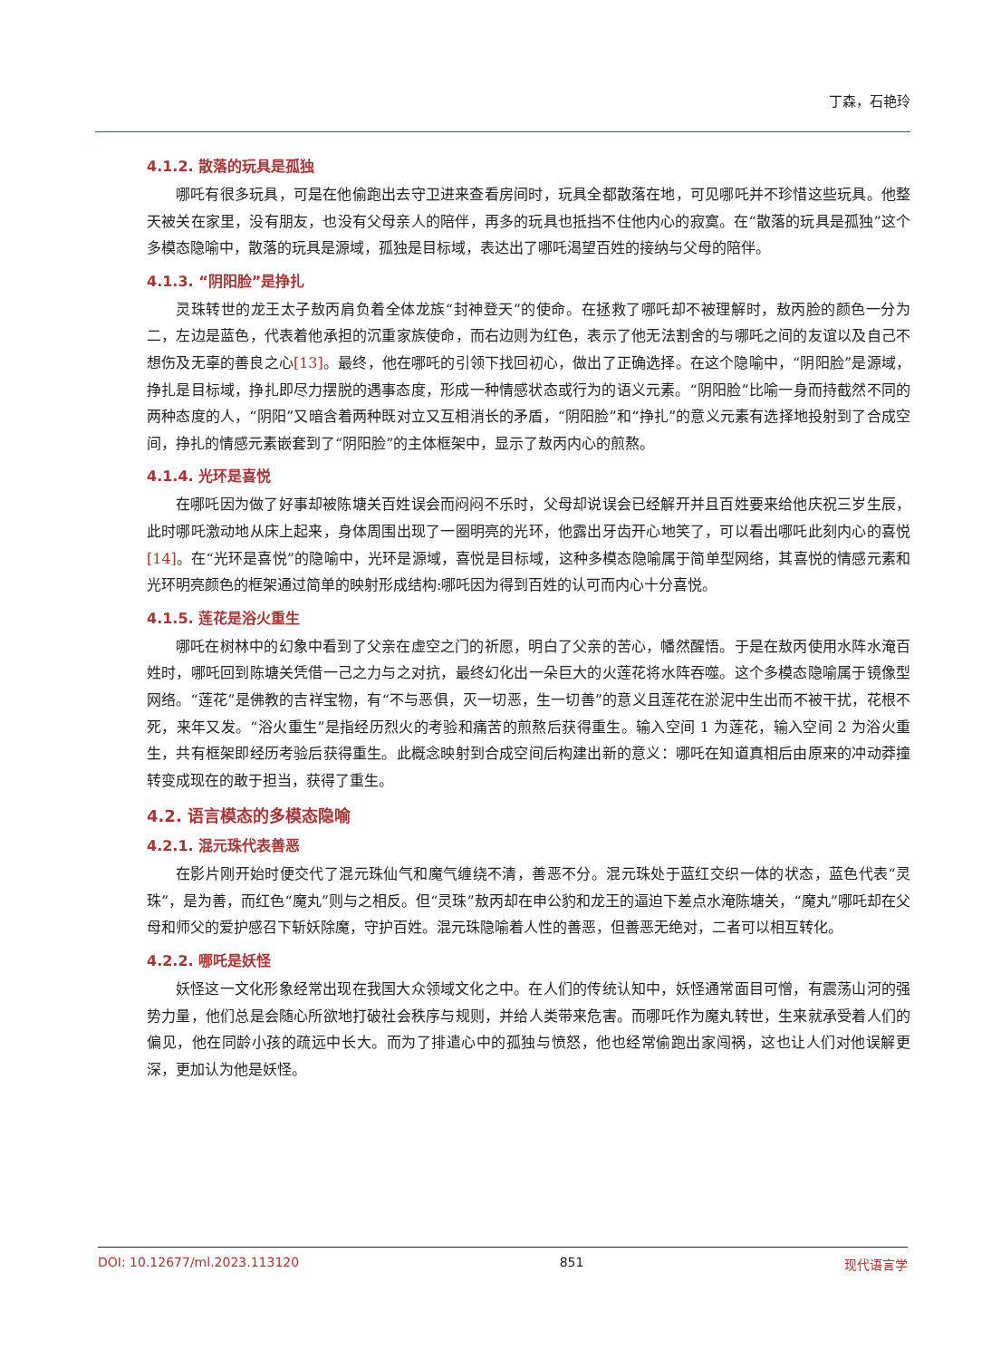丁森，石艳玲
4.1.2. 散落的玩具是孤独
哪吒有很多玩具，可是在他偷跑出去守卫进来查看房间时，玩具全都散落在地，可见哪吒并不珍惜这些玩具。他整天被关在家里，没有朋友，也没有父母亲人的陪伴，再多的玩具也抵挡不住他内心的寂寞。在“散落的玩具是孤独”这个多模态隐喻中，散落的玩具是源域，孤独是目标域，表达出了哪吒渴望百姓的接纳与父母的陪伴。
4.1.3. “阴阳脸”是挣扎
灵珠转世的龙王太子敖丙肩负着全体龙族“封神登天”的使命。在拯救了哪吒却不被理解时，敖丙脸的颜色一分为二，左边是蓝色，代表着他承担的沉重家族使命，而右边则为红色，表示了他无法割舍的与哪吒之间的友谊以及自己不想伤及无辜的善良之心[13]。最终，他在哪吒的引领下找回初心，做出了正确选择。在这个隐喻中，“阴阳脸”是源域，挣扎是目标域，挣扎即尽力摆脱的遇事态度，形成一种情感状态或行为的语义元素。“阴阳脸”比喻一身而持截然不同的两种态度的人，“阴阳”又暗含着两种既对立又互相消长的矛盾，“阴阳脸”和“挣扎”的意义元素有选择地投射到了合成空间，挣扎的情感元素嵌套到了“阴阳脸”的主体框架中，显示了敖丙内心的煎熬。
4.1.4. 光环是喜悦
在哪吒因为做了好事却被陈塘关百姓误会而闷闷不乐时，父母却说误会已经解开并且百姓要来给他庆祝三岁生辰，此时哪吒激动地从床上起来，身体周围出现了一圈明亮的光环，他露出牙齿开心地笑了，可以看出哪吒此刻内心的喜悦[14]。在“光环是喜悦”的隐喻中，光环是源域，喜悦是目标域，这种多模态隐喻属于简单型网络，其喜悦的情感元素和光环明亮颜色的框架通过简单的映射形成结构:哪吒因为得到百姓的认可而内心十分喜悦。
4.1.5. 莲花是浴火重生
哪吒在树林中的幻象中看到了父亲在虚空之门的祈愿，明白了父亲的苦心，幡然醒悟。于是在敖丙使用水阵水淹百姓时，哪吒回到陈塘关凭借一己之力与之对抗，最终幻化出一朵巨大的火莲花将水阵吞噬。这个多模态隐喻属于镜像型网络。“莲花”是佛教的吉祥宝物，有“不与恶俱，灭一切恶，生一切善”的意义且莲花在淤泥中生出而不被干扰，花根不死，来年又发。“浴火重生”是指经历烈火的考验和痛苦的煎熬后获得重生。输入空间 1 为莲花，输入空间 2 为浴火重生，共有框架即经历考验后获得重生。此概念映射到合成空间后构建出新的意义：哪吒在知道真相后由原来的冲动莽撞转变成现在的敢于担当，获得了重生。
4.2. 语言模态的多模态隐喻
4.2.1. 混元珠代表善恶
在影片刚开始时便交代了混元珠仙气和魔气缠绕不清，善恶不分。混元珠处于蓝红交织一体的状态，蓝色代表“灵珠”，是为善，而红色“魔丸”则与之相反。但“灵珠”敖丙却在申公豹和龙王的逼迫下差点水淹陈塘关，“魔丸”哪吒却在父母和师父的爱护感召下斩妖除魔，守护百姓。混元珠隐喻着人性的善恶，但善恶无绝对，二者可以相互转化。
4.2.2. 哪吒是妖怪
妖怪这一文化形象经常出现在我国大众领域文化之中。在人们的传统认知中，妖怪通常面目可憎，有震荡山河的强势力量，他们总是会随心所欲地打破社会秩序与规则，并给人类带来危害。而哪吒作为魔丸转世，生来就承受着人们的偏见，他在同龄小孩的疏远中长大。而为了排遣心中的孤独与愤怒，他也经常偷跑出家闯祸，这也让人们对他误解更深，更加认为他是妖怪。
DOI: 10.12677/ml.2023.113120 851 现代语言学